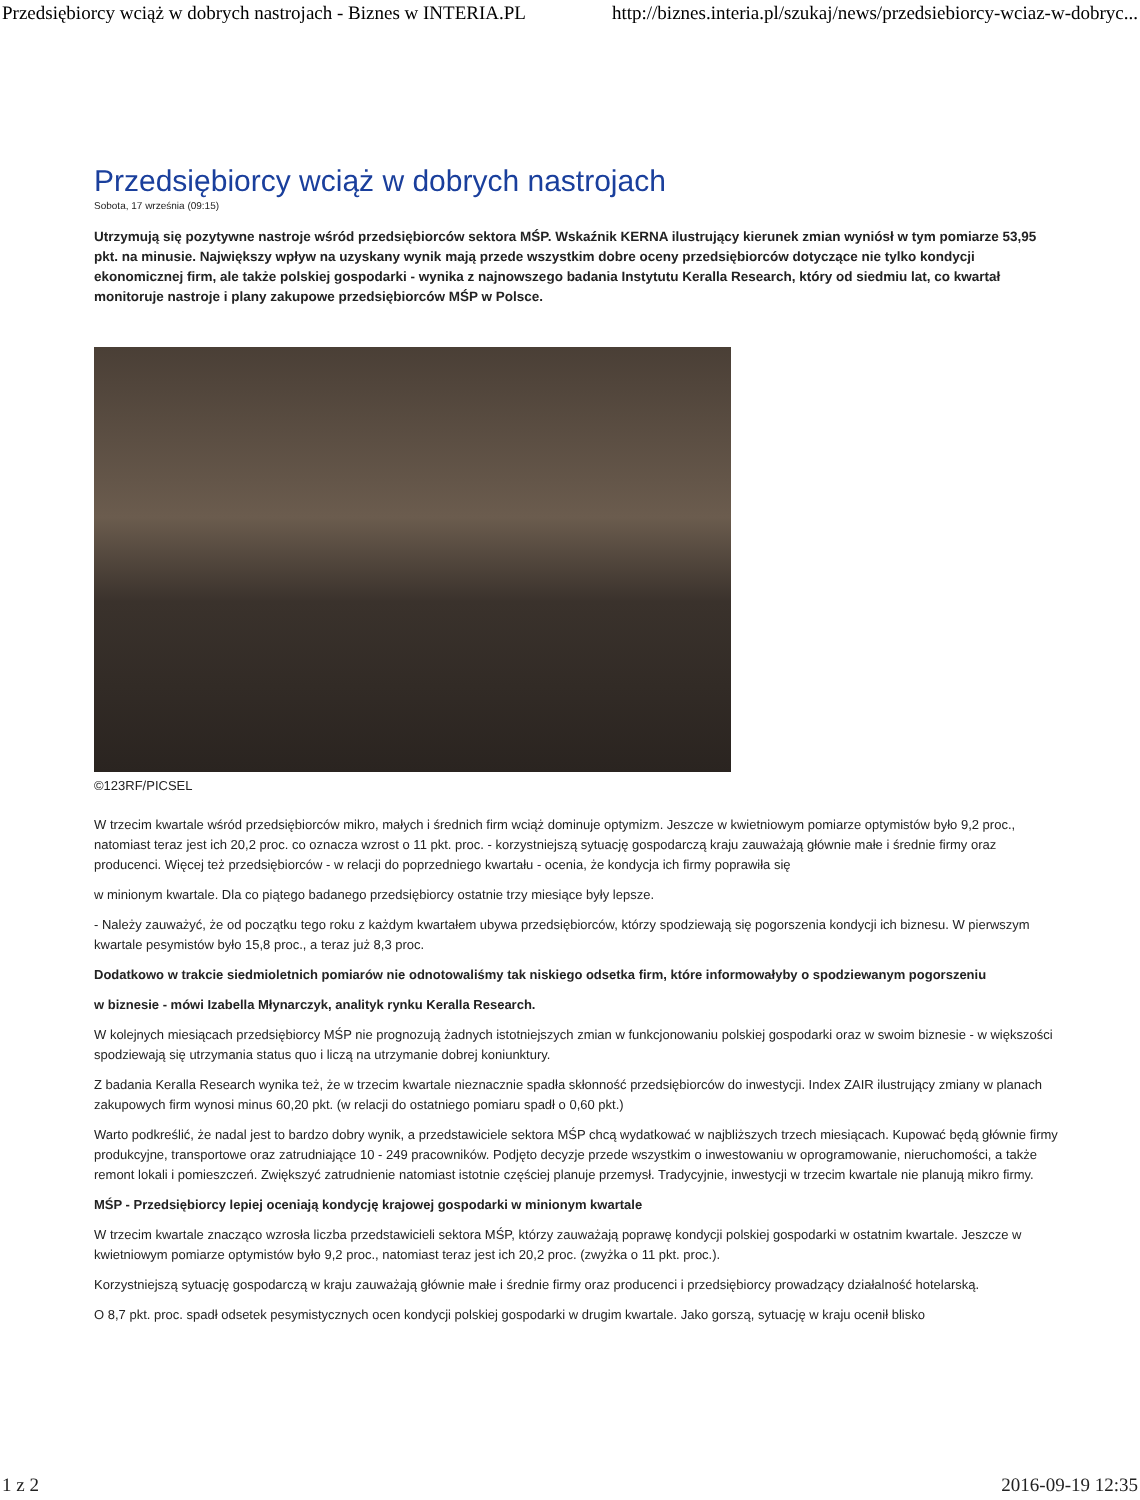Przedsiębiorcy wciąż w dobrych nastrojach - Biznes w INTERIA.PL http://biznes.interia.pl/szukaj/news/przedsiebiorcy-wciaz-w-dobryc...
Przedsiębiorcy wciąż w dobrych nastrojach
Sobota, 17 września (09:15)
Utrzymują się pozytywne nastroje wśród przedsiębiorców sektora MŚP. Wskaźnik KERNA ilustrujący kierunek zmian wyniósł w tym pomiarze 53,95 pkt. na minusie. Największy wpływ na uzyskany wynik mają przede wszystkim dobre oceny przedsiębiorców dotyczące nie tylko kondycji ekonomicznej firm, ale także polskiej gospodarki - wynika z najnowszego badania Instytutu Keralla Research, który od siedmiu lat, co kwartał monitoruje nastroje i plany zakupowe przedsiębiorców MŚP w Polsce.
©123RF/PICSEL
W trzecim kwartale wśród przedsiębiorców mikro, małych i średnich firm wciąż dominuje optymizm. Jeszcze w kwietniowym pomiarze optymistów było 9,2 proc., natomiast teraz jest ich 20,2 proc. co oznacza wzrost o 11 pkt. proc. - korzystniejszą sytuację gospodarczą kraju zauważają głównie małe i średnie firmy oraz producenci. Więcej też przedsiębiorców - w relacji do poprzedniego kwartału - ocenia, że kondycja ich firmy poprawiła się
w minionym kwartale. Dla co piątego badanego przedsiębiorcy ostatnie trzy miesiące były lepsze.
- Należy zauważyć, że od początku tego roku z każdym kwartałem ubywa przedsiębiorców, którzy spodziewają się pogorszenia kondycji ich biznesu. W pierwszym kwartale pesymistów było 15,8 proc., a teraz już 8,3 proc.
Dodatkowo w trakcie siedmioletnich pomiarów nie odnotowaliśmy tak niskiego odsetka firm, które informowałyby o spodziewanym pogorszeniu
w biznesie - mówi Izabella Młynarczyk, analityk rynku Keralla Research.
W kolejnych miesiącach przedsiębiorcy MŚP nie prognozują żadnych istotniejszych zmian w funkcjonowaniu polskiej gospodarki oraz w swoim biznesie - w większości spodziewają się utrzymania status quo i liczą na utrzymanie dobrej koniunktury.
Z badania Keralla Research wynika też, że w trzecim kwartale nieznacznie spadła skłonność przedsiębiorców do inwestycji. Index ZAIR ilustrujący zmiany w planach zakupowych firm wynosi minus 60,20 pkt. (w relacji do ostatniego pomiaru spadł o 0,60 pkt.)
Warto podkreślić, że nadal jest to bardzo dobry wynik, a przedstawiciele sektora MŚP chcą wydatkować w najbliższych trzech miesiącach. Kupować będą głównie firmy produkcyjne, transportowe oraz zatrudniające 10 - 249 pracowników. Podjęto decyzje przede wszystkim o inwestowaniu w oprogramowanie, nieruchomości, a także remont lokali i pomieszczeń. Zwiększyć zatrudnienie natomiast istotnie częściej planuje przemysł. Tradycyjnie, inwestycji w trzecim kwartale nie planują mikro firmy.
MŚP - Przedsiębiorcy lepiej oceniają kondycję krajowej gospodarki w minionym kwartale
W trzecim kwartale znacząco wzrosła liczba przedstawicieli sektora MŚP, którzy zauważają poprawę kondycji polskiej gospodarki w ostatnim kwartale. Jeszcze w kwietniowym pomiarze optymistów było 9,2 proc., natomiast teraz jest ich 20,2 proc. (zwyżka o 11 pkt. proc.).
Korzystniejszą sytuację gospodarczą w kraju zauważają głównie małe i średnie firmy oraz producenci i przedsiębiorcy prowadzący działalność hotelarską.
O 8,7 pkt. proc. spadł odsetek pesymistycznych ocen kondycji polskiej gospodarki w drugim kwartale. Jako gorszą, sytuację w kraju ocenił blisko
1 z 2 2016-09-19 12:35